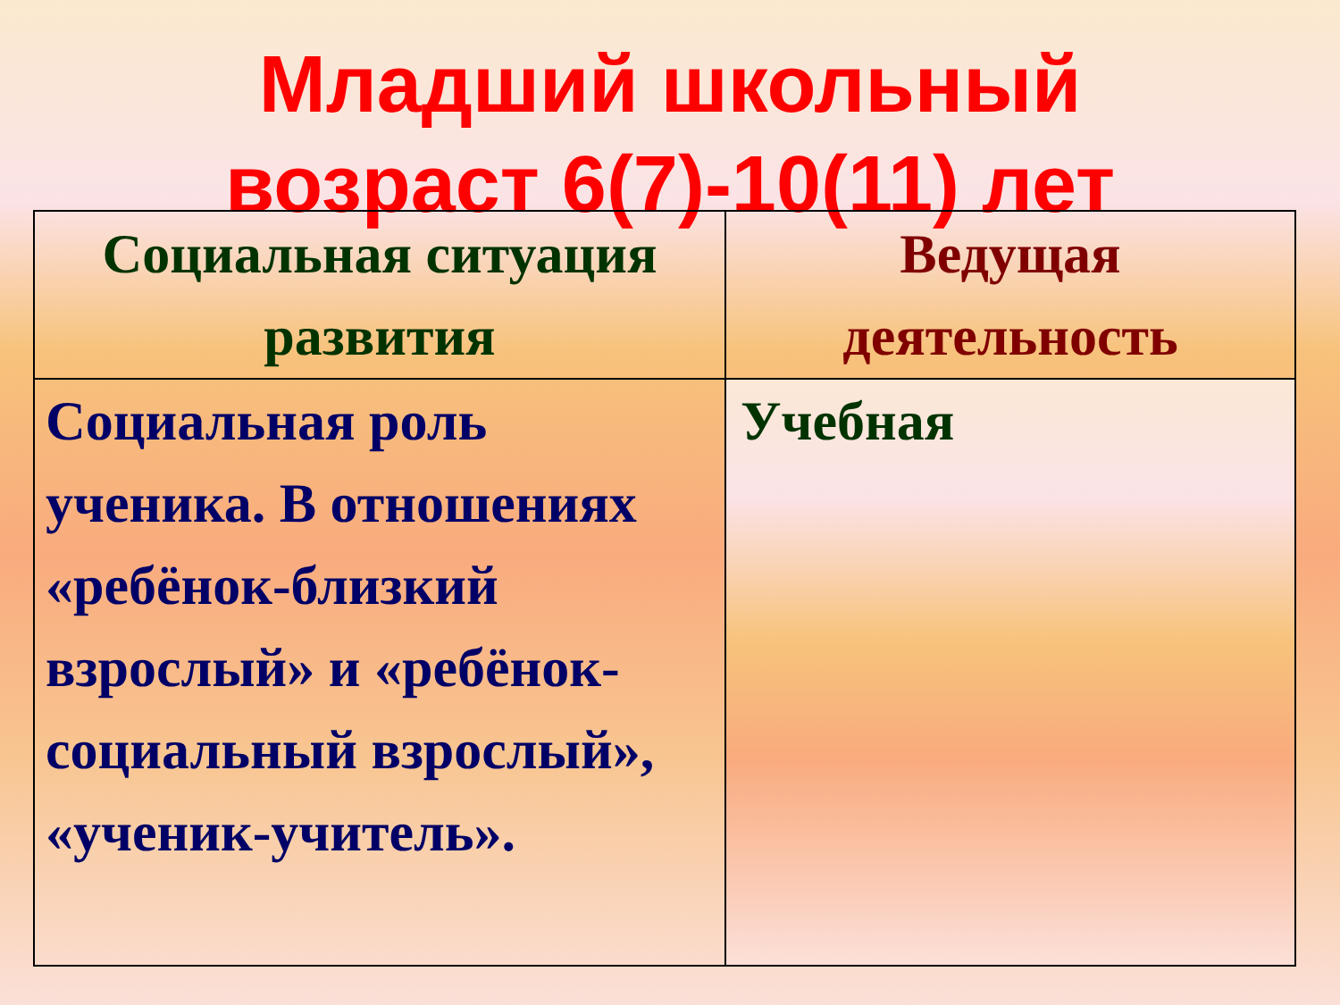Младший школьный
возраст 6(7)-10(11) лет
| Социальная ситуация развития | Ведущая деятельность |
| --- | --- |
| Социальная роль ученика. В отношениях «ребёнок-близкий взрослый» и «ребёнок-социальный взрослый», «ученик-учитель». | Учебная |